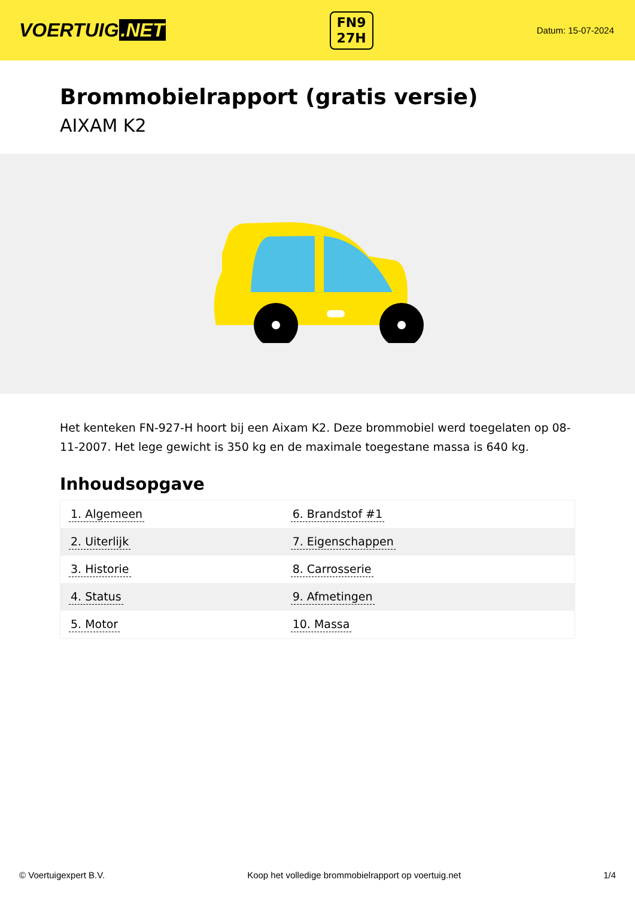VOERTUIG.NET
FN9
27H
Datum: 15-07-2024
Brommobielrapport (gratis versie)
AIXAM K2
Het kenteken FN-927-H hoort bij een Aixam K2. Deze brommobiel werd toegelaten op 08-11-2007. Het lege gewicht is 350 kg en de maximale toegestane massa is 640 kg.
Inhoudsopgave
| 1. Algemeen | 6. Brandstof #1 |
| 2. Uiterlijk | 7. Eigenschappen |
| 3. Historie | 8. Carrosserie |
| 4. Status | 9. Afmetingen |
| 5. Motor | 10. Massa |
© Voertuigexpert B.V. Koop het volledige brommobielrapport op voertuig.net 1/4